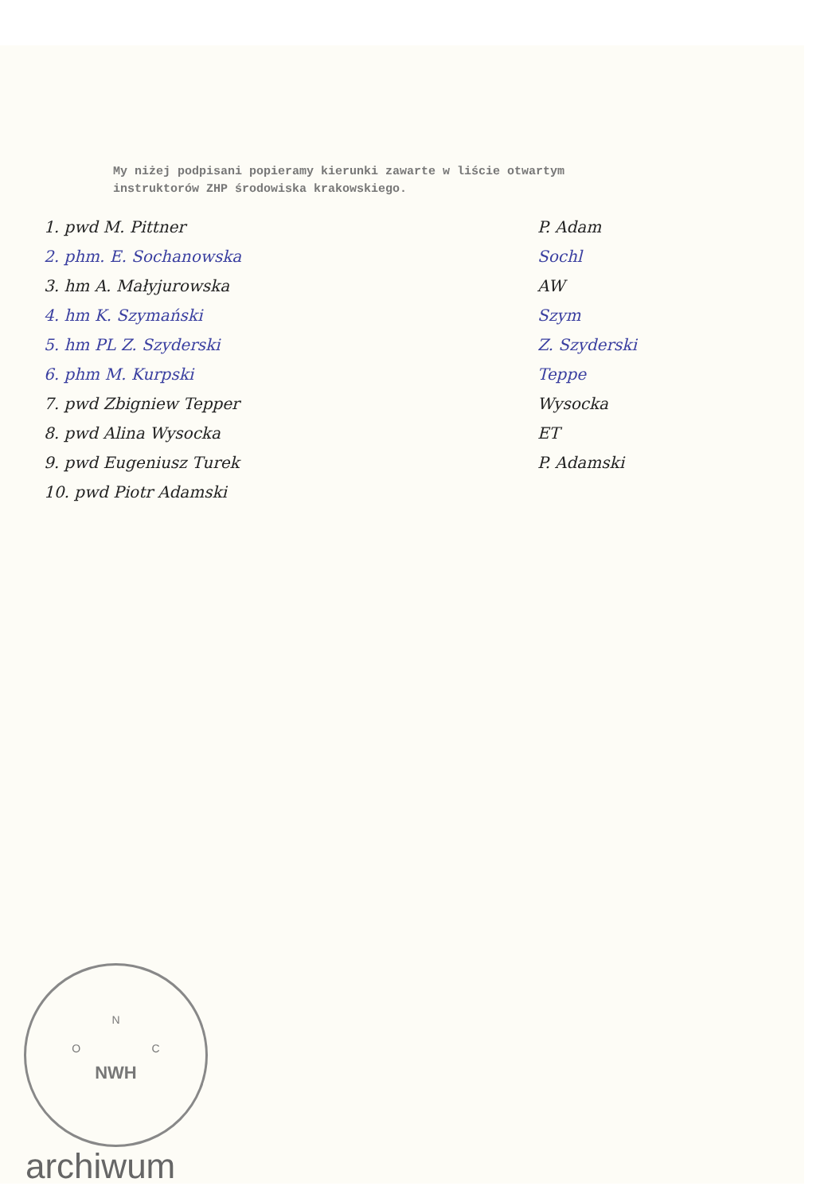My niżej podpisani popieramy kierunki zawarte w liście otwartym
instruktorów ZHP środowiska krakowskiego.
1. pwd M. Pittner
2. phm. E. Sochanowska
3. hm A. Małyjurowska
4. hm K. Szymański
5. hm PL Z. Szyderski
6. phm M. Kurpski
7. pwd Zbigniew Tepper
8. pwd Alina Wysocka
9. pwd Eugeniusz Turek
10. pwd Piotr Adamski
P. Adam
Sochl
AW
Szym
Z. Szyderski
Teppe
Wysocka
ET
P. Adamski
N
O C
NWH
archiwum